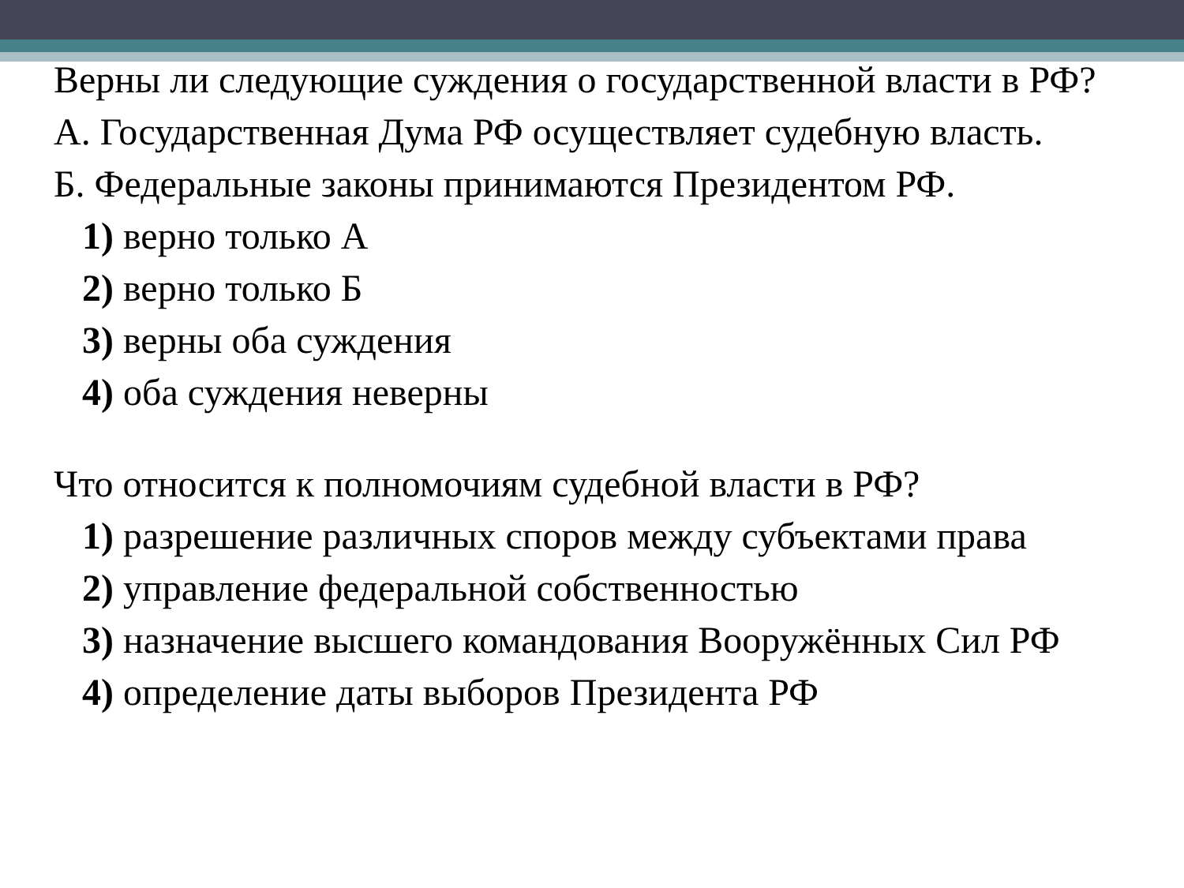Верны ли следующие суждения о государственной власти в РФ?
А. Государственная Дума РФ осуществляет судебную власть.
Б. Федеральные законы принимаются Президентом РФ.
1) верно только А
2) верно только Б
3) верны оба суждения
4) оба суждения неверны
Что относится к полномочиям судебной власти в РФ?
1) разрешение различных споров между субъектами права
2) управление федеральной собственностью
3) назначение высшего командования Вооружённых Сил РФ
4) определение даты выборов Президента РФ